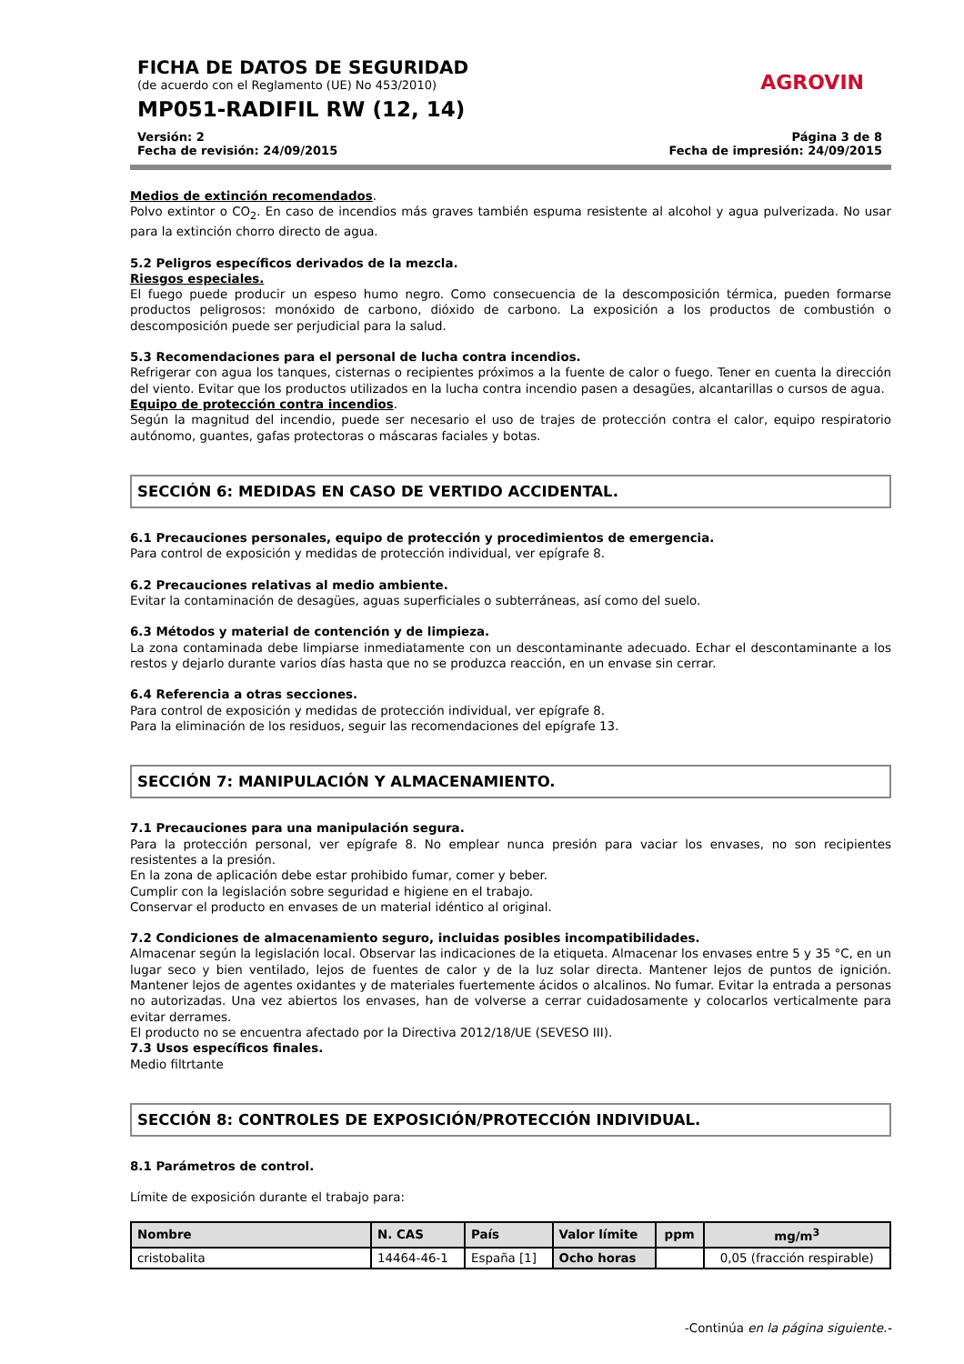AGROVIN
FICHA DE DATOS DE SEGURIDAD
(de acuerdo con el Reglamento (UE) No 453/2010)
MP051-RADIFIL RW (12, 14)
Versión: 2
Fecha de revisión: 24/09/2015
Página 3 de 8
Fecha de impresión: 24/09/2015
Medios de extinción recomendados.
Polvo extintor o CO<sub>2</sub>. En caso de incendios más graves también espuma resistente al alcohol y agua pulverizada. No usar para la extinción chorro directo de agua.
5.2 Peligros específicos derivados de la mezcla.
Riesgos especiales.
El fuego puede producir un espeso humo negro. Como consecuencia de la descomposición térmica, pueden formarse productos peligrosos: monóxido de carbono, dióxido de carbono. La exposición a los productos de combustión o descomposición puede ser perjudicial para la salud.
5.3 Recomendaciones para el personal de lucha contra incendios.
Refrigerar con agua los tanques, cisternas o recipientes próximos a la fuente de calor o fuego. Tener en cuenta la dirección del viento. Evitar que los productos utilizados en la lucha contra incendio pasen a desagües, alcantarillas o cursos de agua.
Equipo de protección contra incendios.
Según la magnitud del incendio, puede ser necesario el uso de trajes de protección contra el calor, equipo respiratorio autónomo, guantes, gafas protectoras o máscaras faciales y botas.
SECCIÓN 6: MEDIDAS EN CASO DE VERTIDO ACCIDENTAL.
6.1 Precauciones personales, equipo de protección y procedimientos de emergencia.
Para control de exposición y medidas de protección individual, ver epígrafe 8.
6.2 Precauciones relativas al medio ambiente.
Evitar la contaminación de desagües, aguas superficiales o subterráneas, así como del suelo.
6.3 Métodos y material de contención y de limpieza.
La zona contaminada debe limpiarse inmediatamente con un descontaminante adecuado. Echar el descontaminante a los restos y dejarlo durante varios días hasta que no se produzca reacción, en un envase sin cerrar.
6.4 Referencia a otras secciones.
Para control de exposición y medidas de protección individual, ver epígrafe 8.
Para la eliminación de los residuos, seguir las recomendaciones del epígrafe 13.
SECCIÓN 7: MANIPULACIÓN Y ALMACENAMIENTO.
7.1 Precauciones para una manipulación segura.
Para la protección personal, ver epígrafe 8. No emplear nunca presión para vaciar los envases, no son recipientes resistentes a la presión.
En la zona de aplicación debe estar prohibido fumar, comer y beber.
Cumplir con la legislación sobre seguridad e higiene en el trabajo.
Conservar el producto en envases de un material idéntico al original.
7.2 Condiciones de almacenamiento seguro, incluidas posibles incompatibilidades.
Almacenar según la legislación local. Observar las indicaciones de la etiqueta. Almacenar los envases entre 5 y 35 °C, en un lugar seco y bien ventilado, lejos de fuentes de calor y de la luz solar directa. Mantener lejos de puntos de ignición. Mantener lejos de agentes oxidantes y de materiales fuertemente ácidos o alcalinos. No fumar. Evitar la entrada a personas no autorizadas. Una vez abiertos los envases, han de volverse a cerrar cuidadosamente y colocarlos verticalmente para evitar derrames.
El producto no se encuentra afectado por la Directiva 2012/18/UE (SEVESO III).
7.3 Usos específicos finales.
Medio filtrtante
SECCIÓN 8: CONTROLES DE EXPOSICIÓN/PROTECCIÓN INDIVIDUAL.
8.1 Parámetros de control.
Límite de exposición durante el trabajo para:
| Nombre | N. CAS | País | Valor límite | ppm | mg/m<sup>3</sup> |
| --- | --- | --- | --- | --- | --- |
| cristobalita | 14464-46-1 | España [1] | Ocho horas | | 0,05 (fracción respirable) |
-Continúa en la página siguiente.-